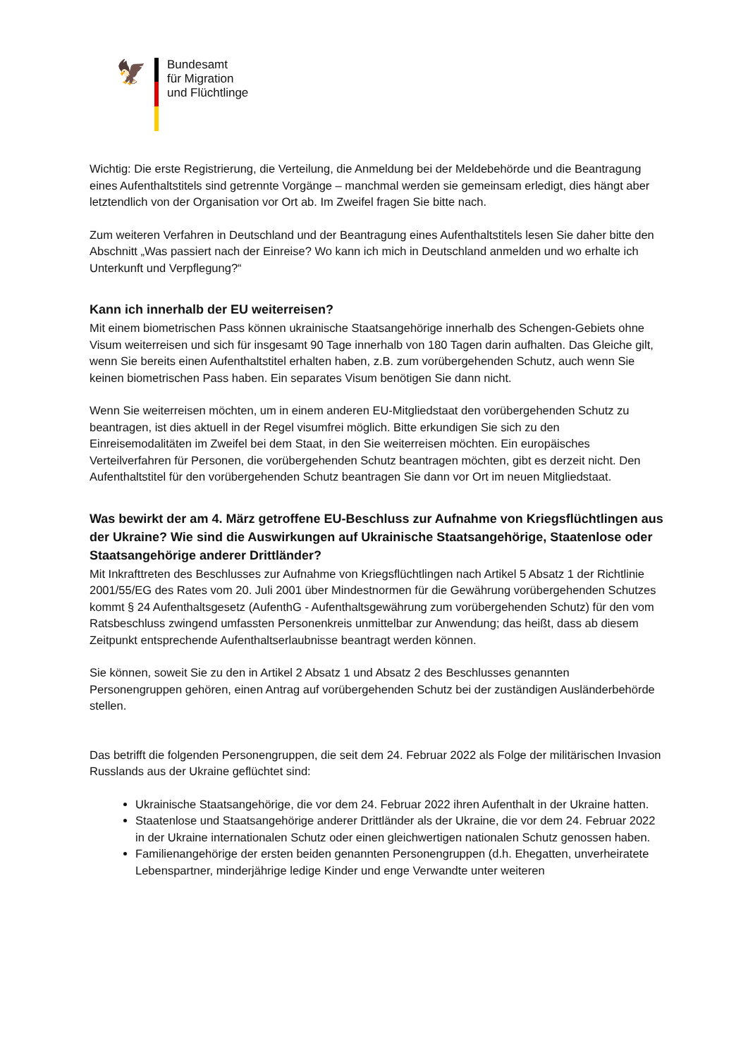🦅
Bundesamt
für Migration
und Flüchtlinge
Wichtig: Die erste Registrierung, die Verteilung, die Anmeldung bei der Meldebehörde und die Beantragung eines Aufenthaltstitels sind getrennte Vorgänge – manchmal werden sie gemeinsam erledigt, dies hängt aber letztendlich von der Organisation vor Ort ab. Im Zweifel fragen Sie bitte nach.
Zum weiteren Verfahren in Deutschland und der Beantragung eines Aufenthaltstitels lesen Sie daher bitte den Abschnitt „Was passiert nach der Einreise? Wo kann ich mich in Deutschland anmelden und wo erhalte ich Unterkunft und Verpflegung?“
Kann ich innerhalb der EU weiterreisen?
Mit einem biometrischen Pass können ukrainische Staatsangehörige innerhalb des Schengen-Gebiets ohne Visum weiterreisen und sich für insgesamt 90 Tage innerhalb von 180 Tagen darin aufhalten. Das Gleiche gilt, wenn Sie bereits einen Aufenthaltstitel erhalten haben, z.B. zum vorübergehenden Schutz, auch wenn Sie keinen biometrischen Pass haben. Ein separates Visum benötigen Sie dann nicht.
Wenn Sie weiterreisen möchten, um in einem anderen EU-Mitgliedstaat den vorübergehenden Schutz zu beantragen, ist dies aktuell in der Regel visumfrei möglich. Bitte erkundigen Sie sich zu den Einreisemodalitäten im Zweifel bei dem Staat, in den Sie weiterreisen möchten. Ein europäisches Verteilverfahren für Personen, die vorübergehenden Schutz beantragen möchten, gibt es derzeit nicht. Den Aufenthaltstitel für den vorübergehenden Schutz beantragen Sie dann vor Ort im neuen Mitgliedstaat.
Was bewirkt der am 4. März getroffene EU-Beschluss zur Aufnahme von Kriegsflüchtlingen aus der Ukraine? Wie sind die Auswirkungen auf Ukrainische Staatsangehörige, Staatenlose oder Staatsangehörige anderer Drittländer?
Mit Inkrafttreten des Beschlusses zur Aufnahme von Kriegsflüchtlingen nach Artikel 5 Absatz 1 der Richtlinie 2001/55/EG des Rates vom 20. Juli 2001 über Mindestnormen für die Gewährung vorübergehenden Schutzes kommt § 24 Aufenthaltsgesetz (AufenthG - Aufenthaltsgewährung zum vorübergehenden Schutz) für den vom Ratsbeschluss zwingend umfassten Personenkreis unmittelbar zur Anwendung; das heißt, dass ab diesem Zeitpunkt entsprechende Aufenthaltserlaubnisse beantragt werden können.
Sie können, soweit Sie zu den in Artikel 2 Absatz 1 und Absatz 2 des Beschlusses genannten Personengruppen gehören, einen Antrag auf vorübergehenden Schutz bei der zuständigen Ausländerbehörde stellen.
Das betrifft die folgenden Personengruppen, die seit dem 24. Februar 2022 als Folge der militärischen Invasion Russlands aus der Ukraine geflüchtet sind:
Ukrainische Staatsangehörige, die vor dem 24. Februar 2022 ihren Aufenthalt in der Ukraine hatten.
Staatenlose und Staatsangehörige anderer Drittländer als der Ukraine, die vor dem 24. Februar 2022 in der Ukraine internationalen Schutz oder einen gleichwertigen nationalen Schutz genossen haben.
Familienangehörige der ersten beiden genannten Personengruppen (d.h. Ehegatten, unverheiratete Lebenspartner, minderjährige ledige Kinder und enge Verwandte unter weiteren